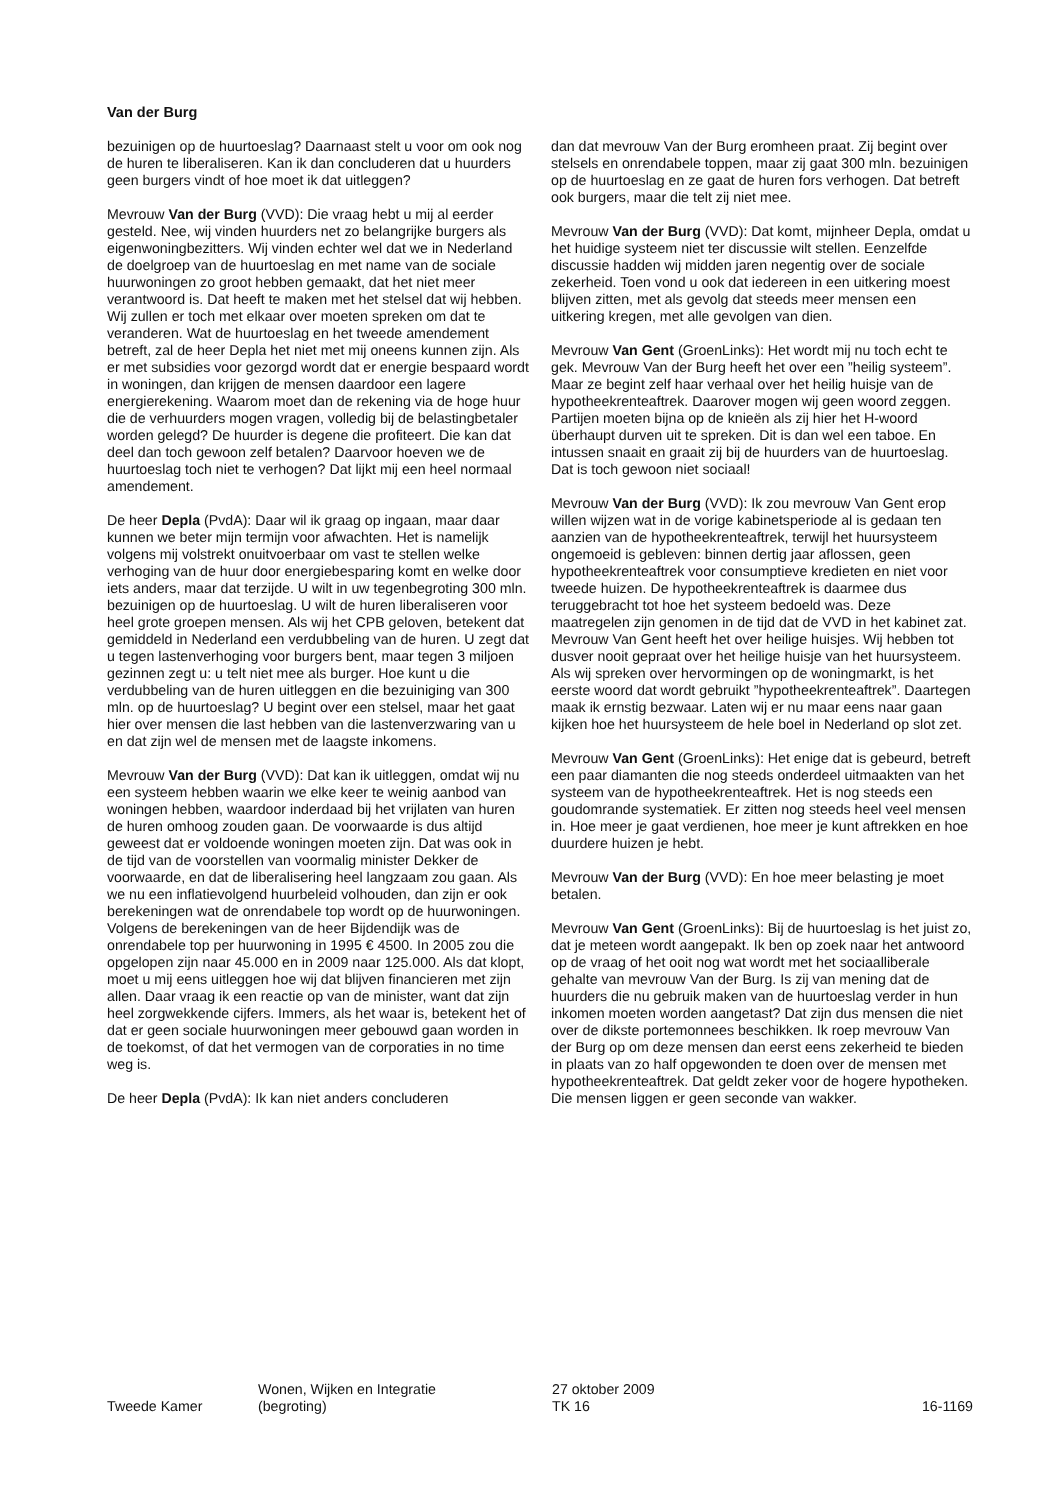Van der Burg
bezuinigen op de huurtoeslag? Daarnaast stelt u voor om ook nog de huren te liberaliseren. Kan ik dan concluderen dat u huurders geen burgers vindt of hoe moet ik dat uitleggen?
Mevrouw Van der Burg (VVD): Die vraag hebt u mij al eerder gesteld. Nee, wij vinden huurders net zo belangrijke burgers als eigenwoningbezitters. Wij vinden echter wel dat we in Nederland de doelgroep van de huurtoeslag en met name van de sociale huurwoningen zo groot hebben gemaakt, dat het niet meer verantwoord is. Dat heeft te maken met het stelsel dat wij hebben. Wij zullen er toch met elkaar over moeten spreken om dat te veranderen. Wat de huurtoeslag en het tweede amendement betreft, zal de heer Depla het niet met mij oneens kunnen zijn. Als er met subsidies voor gezorgd wordt dat er energie bespaard wordt in woningen, dan krijgen de mensen daardoor een lagere energierekening. Waarom moet dan de rekening via de hoge huur die de verhuurders mogen vragen, volledig bij de belastingbetaler worden gelegd? De huurder is degene die profiteert. Die kan dat deel dan toch gewoon zelf betalen? Daarvoor hoeven we de huurtoeslag toch niet te verhogen? Dat lijkt mij een heel normaal amendement.
De heer Depla (PvdA): Daar wil ik graag op ingaan, maar daar kunnen we beter mijn termijn voor afwachten. Het is namelijk volgens mij volstrekt onuitvoerbaar om vast te stellen welke verhoging van de huur door energiebesparing komt en welke door iets anders, maar dat terzijde. U wilt in uw tegenbegroting 300 mln. bezuinigen op de huurtoeslag. U wilt de huren liberaliseren voor heel grote groepen mensen. Als wij het CPB geloven, betekent dat gemiddeld in Nederland een verdubbeling van de huren. U zegt dat u tegen lastenverhoging voor burgers bent, maar tegen 3 miljoen gezinnen zegt u: u telt niet mee als burger. Hoe kunt u die verdubbeling van de huren uitleggen en die bezuiniging van 300 mln. op de huurtoeslag? U begint over een stelsel, maar het gaat hier over mensen die last hebben van die lastenverzwaring van u en dat zijn wel de mensen met de laagste inkomens.
Mevrouw Van der Burg (VVD): Dat kan ik uitleggen, omdat wij nu een systeem hebben waarin we elke keer te weinig aanbod van woningen hebben, waardoor inderdaad bij het vrijlaten van huren de huren omhoog zouden gaan. De voorwaarde is dus altijd geweest dat er voldoende woningen moeten zijn. Dat was ook in de tijd van de voorstellen van voormalig minister Dekker de voorwaarde, en dat de liberalisering heel langzaam zou gaan. Als we nu een inflatievolgend huurbeleid volhouden, dan zijn er ook berekeningen wat de onrendabele top wordt op de huurwoningen. Volgens de berekeningen van de heer Bijdendijk was de onrendabele top per huurwoning in 1995 € 4500. In 2005 zou die opgelopen zijn naar 45.000 en in 2009 naar 125.000. Als dat klopt, moet u mij eens uitleggen hoe wij dat blijven financieren met zijn allen. Daar vraag ik een reactie op van de minister, want dat zijn heel zorgwekkende cijfers. Immers, als het waar is, betekent het of dat er geen sociale huurwoningen meer gebouwd gaan worden in de toekomst, of dat het vermogen van de corporaties in no time weg is.
De heer Depla (PvdA): Ik kan niet anders concluderen
dan dat mevrouw Van der Burg eromheen praat. Zij begint over stelsels en onrendabele toppen, maar zij gaat 300 mln. bezuinigen op de huurtoeslag en ze gaat de huren fors verhogen. Dat betreft ook burgers, maar die telt zij niet mee.
Mevrouw Van der Burg (VVD): Dat komt, mijnheer Depla, omdat u het huidige systeem niet ter discussie wilt stellen. Eenzelfde discussie hadden wij midden jaren negentig over de sociale zekerheid. Toen vond u ook dat iedereen in een uitkering moest blijven zitten, met als gevolg dat steeds meer mensen een uitkering kregen, met alle gevolgen van dien.
Mevrouw Van Gent (GroenLinks): Het wordt mij nu toch echt te gek. Mevrouw Van der Burg heeft het over een ”heilig systeem”. Maar ze begint zelf haar verhaal over het heilig huisje van de hypotheekrenteaftrek. Daarover mogen wij geen woord zeggen. Partijen moeten bijna op de knieën als zij hier het H-woord überhaupt durven uit te spreken. Dit is dan wel een taboe. En intussen snaait en graait zij bij de huurders van de huurtoeslag. Dat is toch gewoon niet sociaal!
Mevrouw Van der Burg (VVD): Ik zou mevrouw Van Gent erop willen wijzen wat in de vorige kabinetsperiode al is gedaan ten aanzien van de hypotheekrenteaftrek, terwijl het huursysteem ongemoeid is gebleven: binnen dertig jaar aflossen, geen hypotheekrenteaftrek voor consumptieve kredieten en niet voor tweede huizen. De hypotheekrenteaftrek is daarmee dus teruggebracht tot hoe het systeem bedoeld was. Deze maatregelen zijn genomen in de tijd dat de VVD in het kabinet zat. Mevrouw Van Gent heeft het over heilige huisjes. Wij hebben tot dusver nooit gepraat over het heilige huisje van het huursysteem. Als wij spreken over hervormingen op de woningmarkt, is het eerste woord dat wordt gebruikt ”hypotheekrenteaftrek”. Daartegen maak ik ernstig bezwaar. Laten wij er nu maar eens naar gaan kijken hoe het huursysteem de hele boel in Nederland op slot zet.
Mevrouw Van Gent (GroenLinks): Het enige dat is gebeurd, betreft een paar diamanten die nog steeds onderdeel uitmaakten van het systeem van de hypotheekrenteaftrek. Het is nog steeds een goudomrande systematiek. Er zitten nog steeds heel veel mensen in. Hoe meer je gaat verdienen, hoe meer je kunt aftrekken en hoe duurdere huizen je hebt.
Mevrouw Van der Burg (VVD): En hoe meer belasting je moet betalen.
Mevrouw Van Gent (GroenLinks): Bij de huurtoeslag is het juist zo, dat je meteen wordt aangepakt. Ik ben op zoek naar het antwoord op de vraag of het ooit nog wat wordt met het sociaalliberale gehalte van mevrouw Van der Burg. Is zij van mening dat de huurders die nu gebruik maken van de huurtoeslag verder in hun inkomen moeten worden aangetast? Dat zijn dus mensen die niet over de dikste portemonnees beschikken. Ik roep mevrouw Van der Burg op om deze mensen dan eerst eens zekerheid te bieden in plaats van zo half opgewonden te doen over de mensen met hypotheekrenteaftrek. Dat geldt zeker voor de hogere hypotheken. Die mensen liggen er geen seconde van wakker.
Tweede Kamer
Wonen, Wijken en Integratie
(begroting)
27 oktober 2009
TK 16
16-1169